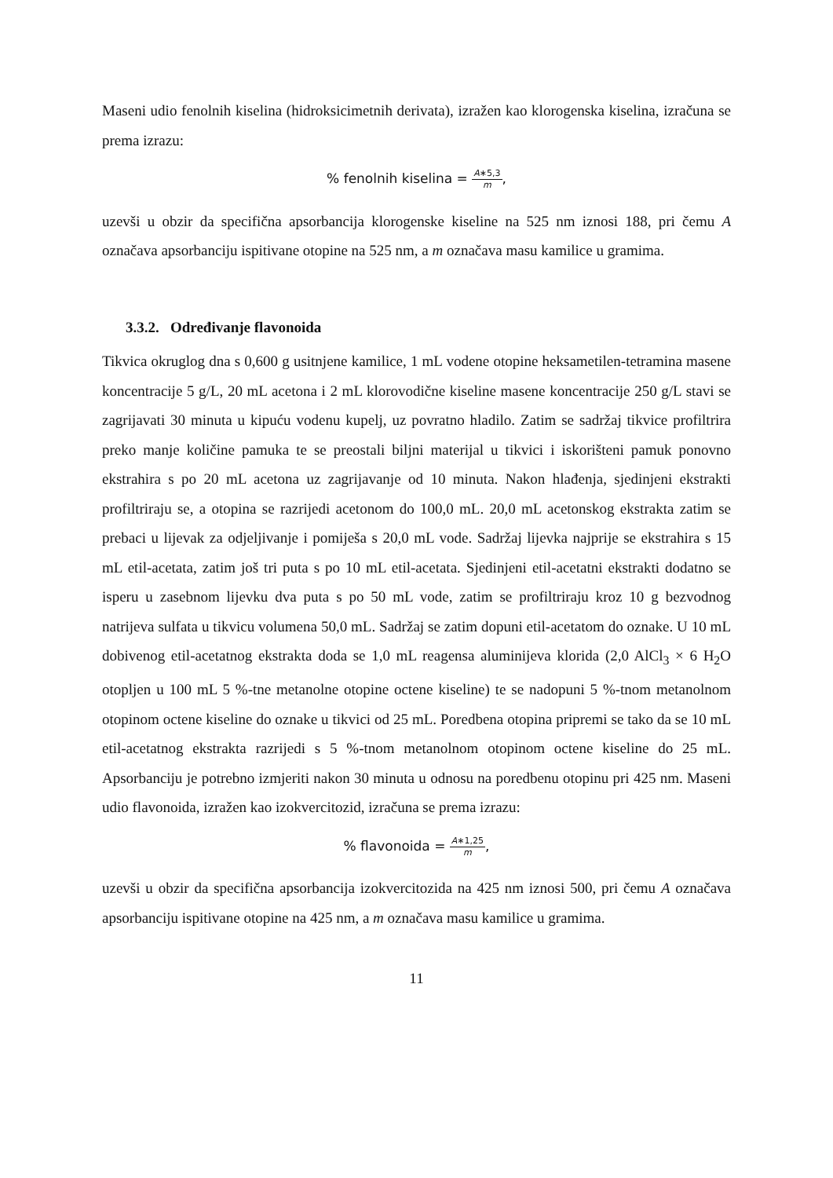Maseni udio fenolnih kiselina (hidroksicimetnih derivata), izražen kao klorogenska kiselina, izračuna se prema izrazu:
% fenolnih kiselina = A∗5,3 m,
uzevši u obzir da specifična apsorbancija klorogenske kiseline na 525 nm iznosi 188, pri čemu A označava apsorbanciju ispitivane otopine na 525 nm, a m označava masu kamilice u gramima.
3.3.2. Određivanje flavonoida
Tikvica okruglog dna s 0,600 g usitnjene kamilice, 1 mL vodene otopine heksametilen-tetramina masene koncentracije 5 g/L, 20 mL acetona i 2 mL klorovodične kiseline masene koncentracije 250 g/L stavi se zagrijavati 30 minuta u kipuću vodenu kupelj, uz povratno hladilo. Zatim se sadržaj tikvice profiltrira preko manje količine pamuka te se preostali biljni materijal u tikvici i iskorišteni pamuk ponovno ekstrahira s po 20 mL acetona uz zagrijavanje od 10 minuta. Nakon hlađenja, sjedinjeni ekstrakti profiltriraju se, a otopina se razrijedi acetonom do 100,0 mL. 20,0 mL acetonskog ekstrakta zatim se prebaci u lijevak za odjeljivanje i pomiješa s 20,0 mL vode. Sadržaj lijevka najprije se ekstrahira s 15 mL etil-acetata, zatim još tri puta s po 10 mL etil-acetata. Sjedinjeni etil-acetatni ekstrakti dodatno se isperu u zasebnom lijevku dva puta s po 50 mL vode, zatim se profiltriraju kroz 10 g bezvodnog natrijeva sulfata u tikvicu volumena 50,0 mL. Sadržaj se zatim dopuni etil-acetatom do oznake. U 10 mL dobivenog etil-acetatnog ekstrakta doda se 1,0 mL reagensa aluminijeva klorida (2,0 AlCl<sub>3</sub> × 6 H<sub>2</sub>O otopljen u 100 mL 5 %-tne metanolne otopine octene kiseline) te se nadopuni 5 %-tnom metanolnom otopinom octene kiseline do oznake u tikvici od 25 mL. Poredbena otopina pripremi se tako da se 10 mL etil-acetatnog ekstrakta razrijedi s 5 %-tnom metanolnom otopinom octene kiseline do 25 mL. Apsorbanciju je potrebno izmjeriti nakon 30 minuta u odnosu na poredbenu otopinu pri 425 nm. Maseni udio flavonoida, izražen kao izokvercitozid, izračuna se prema izrazu:
% flavonoida = A∗1,25 m,
uzevši u obzir da specifična apsorbancija izokvercitozida na 425 nm iznosi 500, pri čemu A označava apsorbanciju ispitivane otopine na 425 nm, a m označava masu kamilice u gramima.
11